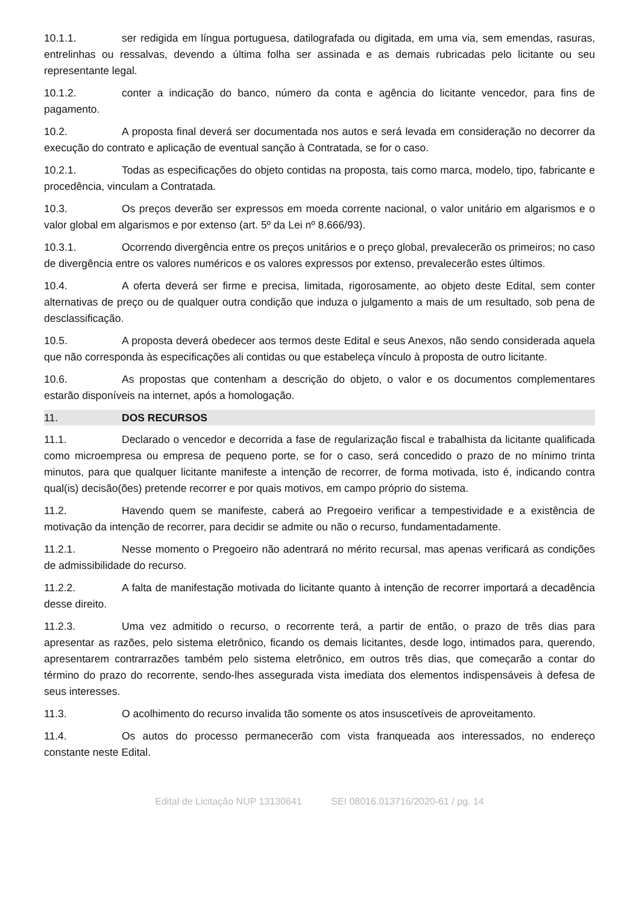10.1.1. ser redigida em língua portuguesa, datilografada ou digitada, em uma via, sem emendas, rasuras, entrelinhas ou ressalvas, devendo a última folha ser assinada e as demais rubricadas pelo licitante ou seu representante legal.
10.1.2. conter a indicação do banco, número da conta e agência do licitante vencedor, para fins de pagamento.
10.2. A proposta final deverá ser documentada nos autos e será levada em consideração no decorrer da execução do contrato e aplicação de eventual sanção à Contratada, se for o caso.
10.2.1. Todas as especificações do objeto contidas na proposta, tais como marca, modelo, tipo, fabricante e procedência, vinculam a Contratada.
10.3. Os preços deverão ser expressos em moeda corrente nacional, o valor unitário em algarismos e o valor global em algarismos e por extenso (art. 5º da Lei nº 8.666/93).
10.3.1. Ocorrendo divergência entre os preços unitários e o preço global, prevalecerão os primeiros; no caso de divergência entre os valores numéricos e os valores expressos por extenso, prevalecerão estes últimos.
10.4. A oferta deverá ser firme e precisa, limitada, rigorosamente, ao objeto deste Edital, sem conter alternativas de preço ou de qualquer outra condição que induza o julgamento a mais de um resultado, sob pena de desclassificação.
10.5. A proposta deverá obedecer aos termos deste Edital e seus Anexos, não sendo considerada aquela que não corresponda às especificações ali contidas ou que estabeleça vínculo à proposta de outro licitante.
10.6. As propostas que contenham a descrição do objeto, o valor e os documentos complementares estarão disponíveis na internet, após a homologação.
11. DOS RECURSOS
11.1. Declarado o vencedor e decorrida a fase de regularização fiscal e trabalhista da licitante qualificada como microempresa ou empresa de pequeno porte, se for o caso, será concedido o prazo de no mínimo trinta minutos, para que qualquer licitante manifeste a intenção de recorrer, de forma motivada, isto é, indicando contra qual(is) decisão(ões) pretende recorrer e por quais motivos, em campo próprio do sistema.
11.2. Havendo quem se manifeste, caberá ao Pregoeiro verificar a tempestividade e a existência de motivação da intenção de recorrer, para decidir se admite ou não o recurso, fundamentadamente.
11.2.1. Nesse momento o Pregoeiro não adentrará no mérito recursal, mas apenas verificará as condições de admissibilidade do recurso.
11.2.2. A falta de manifestação motivada do licitante quanto à intenção de recorrer importará a decadência desse direito.
11.2.3. Uma vez admitido o recurso, o recorrente terá, a partir de então, o prazo de três dias para apresentar as razões, pelo sistema eletrônico, ficando os demais licitantes, desde logo, intimados para, querendo, apresentarem contrarrazões também pelo sistema eletrônico, em outros três dias, que começarão a contar do término do prazo do recorrente, sendo-lhes assegurada vista imediata dos elementos indispensáveis à defesa de seus interesses.
11.3. O acolhimento do recurso invalida tão somente os atos insuscetíveis de aproveitamento.
11.4. Os autos do processo permanecerão com vista franqueada aos interessados, no endereço constante neste Edital.
Edital de Licitação NUP 13130641 SEI 08016.013716/2020-61 / pg. 14